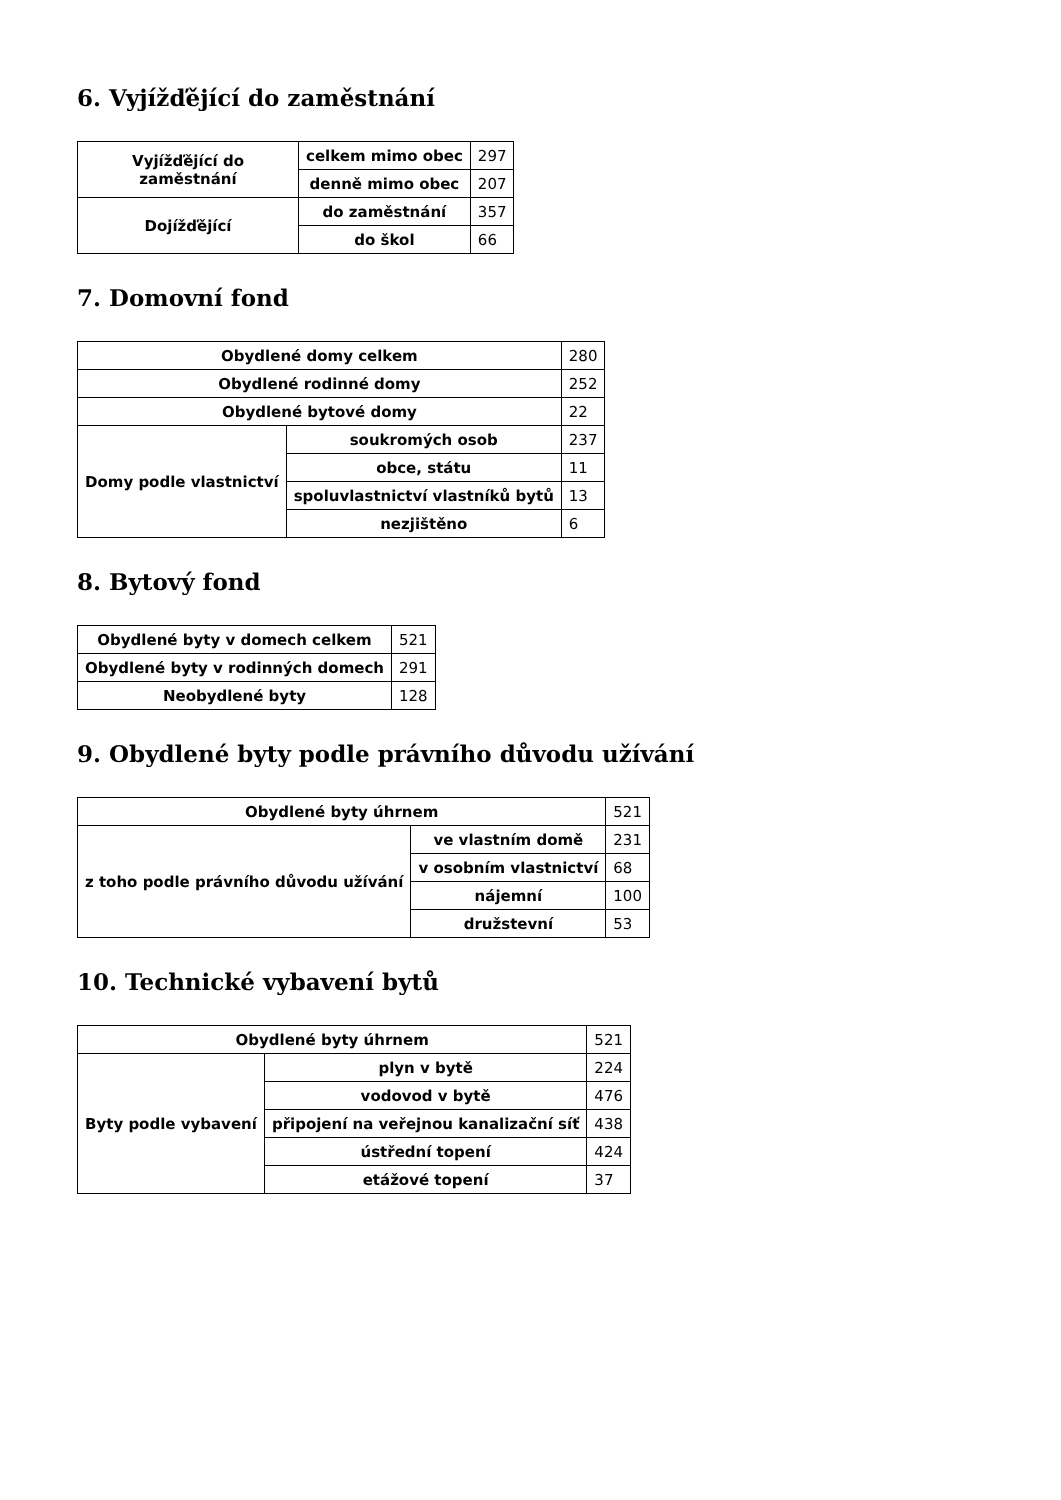6. Vyjížďějící do zaměstnání
| Vyjížďějící do zaměstnání | celkem mimo obec | 297 |
| | denně mimo obec | 207 |
| Dojížďějící | do zaměstnání | 357 |
| | do škol | 66 |
7. Domovní fond
| Obydlené domy celkem | | 280 |
| Obydlené rodinné domy | | 252 |
| Obydlené bytové domy | | 22 |
| Domy podle vlastnictví | soukromých osob | 237 |
| | obce, státu | 11 |
| | spoluvlastnictví vlastníků bytů | 13 |
| | nezjištěno | 6 |
8. Bytový fond
| Obydlené byty v domech celkem | 521 |
| Obydlené byty v rodinných domech | 291 |
| Neobydlené byty | 128 |
9. Obydlené byty podle právního důvodu užívání
| Obydlené byty úhrnem | | 521 |
| z toho podle právního důvodu užívání | ve vlastním domě | 231 |
| | v osobním vlastnictví | 68 |
| | nájemní | 100 |
| | družstevní | 53 |
10. Technické vybavení bytů
| Obydlené byty úhrnem | | 521 |
| Byty podle vybavení | plyn v bytě | 224 |
| | vodovod v bytě | 476 |
| | připojení na veřejnou kanalizační síť | 438 |
| | ústřední topení | 424 |
| | etážové topení | 37 |